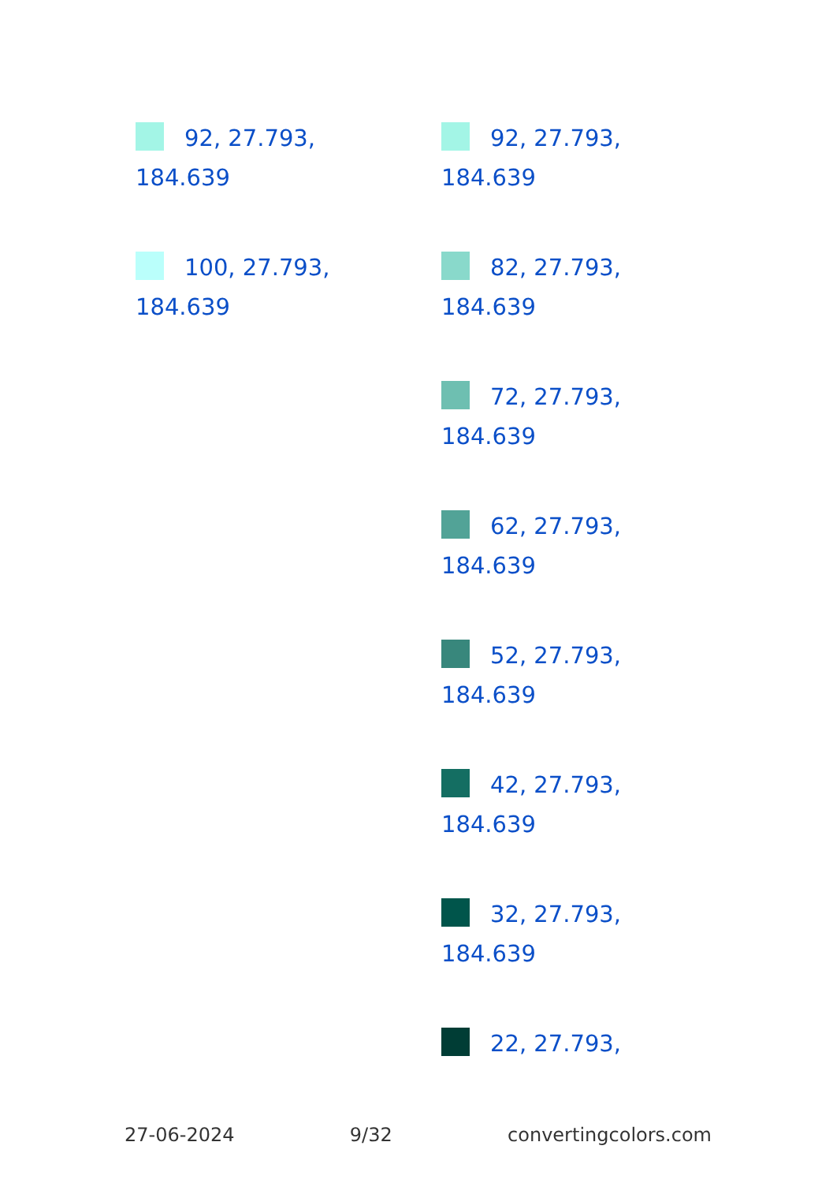92, 27.793,
184.639
100, 27.793,
184.639
92, 27.793,
184.639
82, 27.793,
184.639
72, 27.793,
184.639
62, 27.793,
184.639
52, 27.793,
184.639
42, 27.793,
184.639
32, 27.793,
184.639
22, 27.793,
27-06-2024 9/32 convertingcolors.com